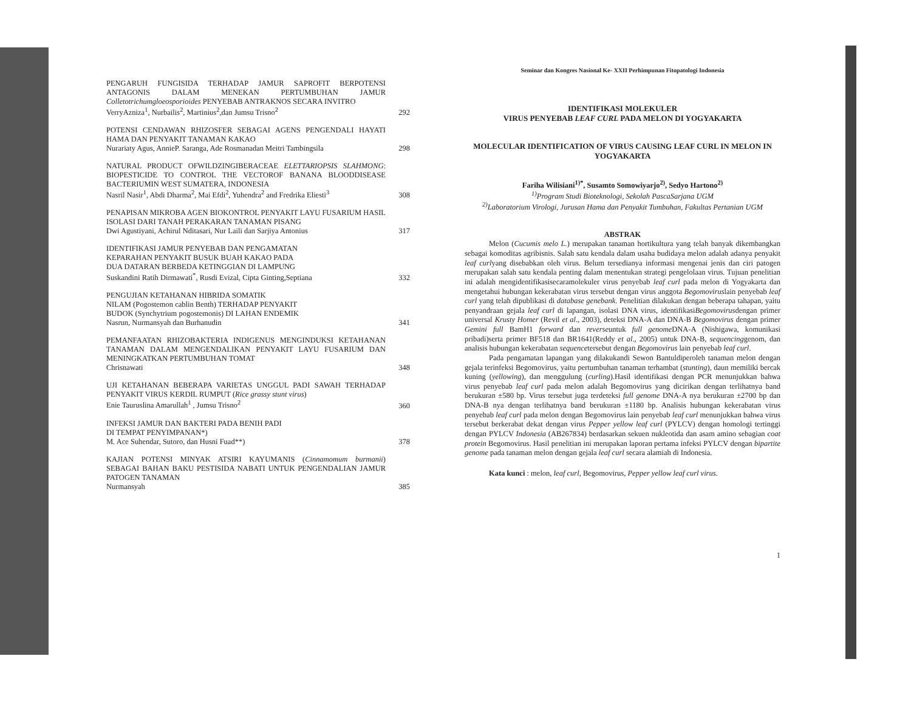PENGARUH FUNGISIDA TERHADAP JAMUR SAPROFIT BERPOTENSI ANTAGONIS DALAM MENEKAN PERTUMBUHAN JAMUR Colletotrichumgloeosporioides PENYEBAB ANTRAKNOS SECARA INVITRO
VerryAzniza<sup>1</sup>, Nurbailis<sup>2</sup>, Martinius<sup>2</sup>,dan Jumsu Trisno<sup>2</sup>
292
POTENSI CENDAWAN RHIZOSFER SEBAGAI AGENS PENGENDALI HAYATI HAMA DAN PENYAKIT TANAMAN KAKAO
Nurariaty Agus, AnnieP. Saranga, Ade Rosmanadan Meitri Tambingsila
298
NATURAL PRODUCT OFWILDZINGIBERACEAE ELETTARIOPSIS SLAHMONG: BIOPESTICIDE TO CONTROL THE VECTOROF BANANA BLOODDISEASE BACTERIUMIN WEST SUMATERA, INDONESIA
Nasril Nasir<sup>1</sup>, Abdi Dharma<sup>2</sup>, Mai Efdi<sup>2</sup>, Yuhendra<sup>2</sup> and Fredrika Eliesti<sup>3</sup>
308
PENAPISAN MIKROBA AGEN BIOKONTROL PENYAKIT LAYU FUSARIUM HASIL ISOLASI DARI TANAH PERAKARAN TANAMAN PISANG
Dwi Agustiyani, Achirul Nditasari, Nur Laili dan Sarjiya Antonius
317
IDENTIFIKASI JAMUR PENYEBAB DAN PENGAMATAN
KEPARAHAN PENYAKIT BUSUK BUAH KAKAO PADA
DUA DATARAN BERBEDA KETINGGIAN DI LAMPUNG
Suskandini Ratih Dirmawati<sup>*</sup>, Rusdi Evizal, Cipta Ginting,Septiana
332
PENGUJIAN KETAHANAN HIBRIDA SOMATIK
NILAM (Pogostemon cablin Benth) TERHADAP PENYAKIT
BUDOK (Synchytrium pogostemonis) DI LAHAN ENDEMIK
Nasrun, Nurmansyah dan Burhanudin
341
PEMANFAATAN RHIZOBAKTERIA INDIGENUS MENGINDUKSI KETAHANAN TANAMAN DALAM MENGENDALIKAN PENYAKIT LAYU FUSARIUM DAN MENINGKATKAN PERTUMBUHAN TOMAT
Chrisnawati
348
UJI KETAHANAN BEBERAPA VARIETAS UNGGUL PADI SAWAH TERHADAP PENYAKIT VIRUS KERDIL RUMPUT (Rice grassy stunt virus)
Enie Tauruslina Amarullah<sup>1</sup> , Jumsu Trisno<sup>2</sup>
360
INFEKSI JAMUR DAN BAKTERI PADA BENIH PADI
DI TEMPAT PENYIMPANAN*)
M. Ace Suhendar, Sutoro, dan Husni Fuad**)
378
KAJIAN POTENSI MINYAK ATSIRI KAYUMANIS (Cinnamomum burmanii) SEBAGAI BAHAN BAKU PESTISIDA NABATI UNTUK PENGENDALIAN JAMUR PATOGEN TANAMAN
Nurmansyah
385
Seminar dan Kongres Nasional Ke- XXII Perhimpunan Fitopatologi Indonesia
IDENTIFIKASI MOLEKULER
VIRUS PENYEBAB LEAF CURL PADA MELON DI YOGYAKARTA
MOLECULAR IDENTIFICATION OF VIRUS CAUSING LEAF CURL IN MELON IN YOGYAKARTA
Fariha Wilisiani<sup>1)*</sup>, Susamto Somowiyarjo<sup>2)</sup>, Sedyo Hartono<sup>2)</sup>
<sup>1)</sup> Program Studi Bioteknologi, Sekolah PascaSarjana UGM
<sup>2)</sup> Laboratorium Virologi, Jurusan Hama dan Penyakit Tumbuhan, Fakultas Pertanian UGM
ABSTRAK
Melon (Cucumis melo L.) merupakan tanaman hortikultura yang telah banyak dikembangkan sebagai komoditas agribisnis. Salah satu kendala dalam usaha budidaya melon adalah adanya penyakit leaf curlyang disebabkan oleh virus. Belum tersedianya informasi mengenai jenis dan ciri patogen merupakan salah satu kendala penting dalam menentukan strategi pengelolaan virus. Tujuan penelitian ini adalah mengidentifikasisecaramolekuler virus penyebab leaf curl pada melon di Yogyakarta dan mengetahui hubungan kekerabatan virus tersebut dengan virus anggota Begomoviruslain penyebab leaf curl yang telah dipublikasi di database genebank. Penelitian dilakukan dengan beberapa tahapan, yaitu penyandraan gejala leaf curl di lapangan, isolasi DNA virus, identifikasiBegomovirusdengan primer universal Krusty Homer (Revil et al., 2003), deteksi DNA-A dan DNA-B Begomovirus dengan primer Gemini full BamH1 forward dan reverseuntuk full genome DNA-A (Nishigawa, komunikasi pribadi)serta primer BF518 dan BR1641(Reddy et al., 2005) untuk DNA-B, sequencinggenom, dan analisis hubungan kekerabatan sequencetersebut dengan Begomovirus lain penyebab leaf curl.
Pada pengamatan lapangan yang dilakukandi Sewon Bantuldiperoleh tanaman melon dengan gejala terinfeksi Begomovirus, yaitu pertumbuhan tanaman terhambat (stunting), daun memiliki bercak kuning (yellowing), dan menggulung (curling).Hasil identifikasi dengan PCR menunjukkan bahwa virus penyebab leaf curl pada melon adalah Begomovirus yang dicirikan dengan terlihatnya band berukuran ±580 bp. Virus tersebut juga terdeteksi full genome DNA-A nya berukuran ±2700 bp dan DNA-B nya dengan terlihatnya band berukuran ±1180 bp. Analisis hubungan kekerabatan virus penyebab leaf curl pada melon dengan Begomovirus lain penyebab leaf curl menunjukkan bahwa virus tersebut berkerabat dekat dengan virus Pepper yellow leaf curl (PYLCV) dengan homologi tertinggi dengan PYLCV Indonesia (AB267834) berdasarkan sekuen nukleotida dan asam amino sebagian coat protein Begomovirus. Hasil penelitian ini merupakan laporan pertama infeksi PYLCV dengan bipartite genome pada tanaman melon dengan gejala leaf curl secara alamiah di Indonesia.
Kata kunci : melon, leaf curl, Begomovirus, Pepper yellow leaf curl virus.
1